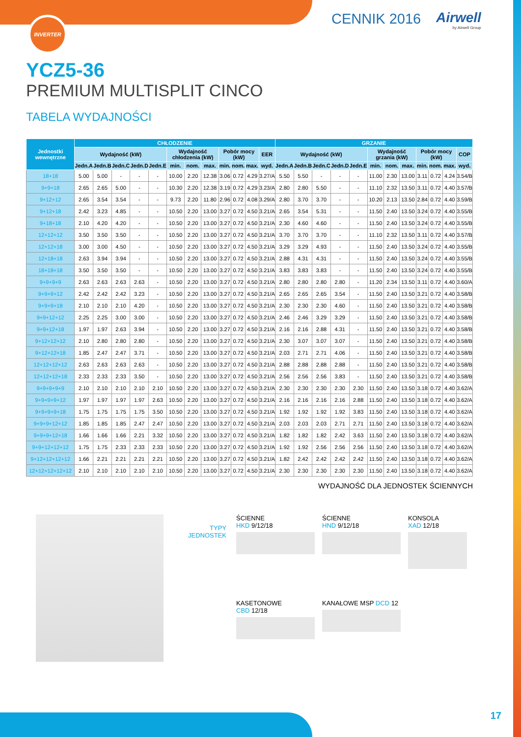INVERTER CENNIK 2016 Airwell
by Airwell Group
YCZ5-36
PREMIUM MULTISPLIT CINCO
TABELA WYDAJNOŚCI
| Jednostki wewnętrzne | CHŁODZENIE | | | | | | | | | | | | GRZANIE | | | | | | | | | | | |
| --- | --- | --- | --- | --- | --- | --- | --- | --- | --- | --- | --- | --- | --- | --- | --- | --- | --- | --- | --- | --- | --- | --- | --- | --- |
| | Wydajność (kW) | | | | | Wydajność chłodzenia (kW) | | | Pobór mocy (kW) | | | EER | Wydajność (kW) | | | | | Wydajność grzania (kW) | | | Pobór mocy (kW) | | | COP |
| | Jedn.A | Jedn.B | Jedn.C | Jedn.D | Jedn.E | min. | nom. | max. | min. | nom. | max. | wyd. | Jedn.A | Jedn.B | Jedn.C | Jedn.D | Jedn.E | min. | nom. | max. | min. | nom. | max. | wyd. |
| 18+18 | 5.00 | 5.00 | - | - | - | 10.00 | 2.20 | 12.38 | 3.06 | 0.72 | 4.29 | 3.27/A | 5.50 | 5.50 | - | - | - | 11.00 | 2.30 | 13.00 | 3.11 | 0.72 | 4.24 | 3.54/B |
| 9+9+18 | 2.65 | 2.65 | 5.00 | - | - | 10.30 | 2.20 | 12.38 | 3.19 | 0.72 | 4.29 | 3.23/A | 2.80 | 2.80 | 5.50 | - | - | 11.10 | 2.32 | 13.50 | 3.11 | 0.72 | 4.40 | 3.57/B |
| 9+12+12 | 2.65 | 3.54 | 3.54 | - | - | 9.73 | 2.20 | 11.80 | 2.96 | 0.72 | 4.08 | 3.29/A | 2.80 | 3.70 | 3.70 | - | - | 10.20 | 2.13 | 13.50 | 2.84 | 0.72 | 4.40 | 3.59/B |
| 9+12+18 | 2.42 | 3.23 | 4.85 | - | - | 10.50 | 2.20 | 13.00 | 3.27 | 0.72 | 4.50 | 3.21/A | 2.65 | 3.54 | 5.31 | - | - | 11.50 | 2.40 | 13.50 | 3.24 | 0.72 | 4.40 | 3.55/B |
| 9+18+18 | 2.10 | 4.20 | 4.20 | - | - | 10.50 | 2.20 | 13.00 | 3.27 | 0.72 | 4.50 | 3.21/A | 2.30 | 4.60 | 4.60 | - | - | 11.50 | 2.40 | 13.50 | 3.24 | 0.72 | 4.40 | 3.55/B |
| 12+12+12 | 3.50 | 3.50 | 3.50 | - | - | 10.50 | 2.20 | 13.00 | 3.27 | 0.72 | 4.50 | 3.21/A | 3.70 | 3.70 | 3.70 | - | - | 11.10 | 2.32 | 13.50 | 3.11 | 0.72 | 4.40 | 3.57/B |
| 12+12+18 | 3.00 | 3.00 | 4.50 | - | - | 10.50 | 2.20 | 13.00 | 3.27 | 0.72 | 4.50 | 3.21/A | 3.29 | 3.29 | 4.93 | - | - | 11.50 | 2.40 | 13.50 | 3.24 | 0.72 | 4.40 | 3.55/B |
| 12+18+18 | 2.63 | 3.94 | 3.94 | - | - | 10.50 | 2.20 | 13.00 | 3.27 | 0.72 | 4.50 | 3.21/A | 2.88 | 4.31 | 4.31 | - | - | 11.50 | 2.40 | 13.50 | 3.24 | 0.72 | 4.40 | 3.55/B |
| 18+18+18 | 3.50 | 3.50 | 3.50 | - | - | 10.50 | 2.20 | 13.00 | 3.27 | 0.72 | 4.50 | 3.21/A | 3.83 | 3.83 | 3.83 | - | - | 11.50 | 2.40 | 13.50 | 3.24 | 0.72 | 4.40 | 3.55/B |
| 9+9+9+9 | 2.63 | 2.63 | 2.63 | 2.63 | - | 10.50 | 2.20 | 13.00 | 3.27 | 0.72 | 4.50 | 3.21/A | 2.80 | 2.80 | 2.80 | 2.80 | - | 11.20 | 2.34 | 13.50 | 3.11 | 0.72 | 4.40 | 3.60/A |
| 9+9+9+12 | 2.42 | 2.42 | 2.42 | 3.23 | - | 10.50 | 2.20 | 13.00 | 3.27 | 0.72 | 4.50 | 3.21/A | 2.65 | 2.65 | 2.65 | 3.54 | - | 11.50 | 2.40 | 13.50 | 3.21 | 0.72 | 4.40 | 3.58/B |
| 9+9+9+18 | 2.10 | 2.10 | 2.10 | 4.20 | - | 10.50 | 2.20 | 13.00 | 3.27 | 0.72 | 4.50 | 3.21/A | 2.30 | 2.30 | 2.30 | 4.60 | - | 11.50 | 2.40 | 13.50 | 3.21 | 0.72 | 4.40 | 3.58/B |
| 9+9+12+12 | 2.25 | 2.25 | 3.00 | 3.00 | - | 10.50 | 2.20 | 13.00 | 3.27 | 0.72 | 4.50 | 3.21/A | 2.46 | 2.46 | 3.29 | 3.29 | - | 11.50 | 2.40 | 13.50 | 3.21 | 0.72 | 4.40 | 3.58/B |
| 9+9+12+18 | 1.97 | 1.97 | 2.63 | 3.94 | - | 10.50 | 2.20 | 13.00 | 3.27 | 0.72 | 4.50 | 3.21/A | 2.16 | 2.16 | 2.88 | 4.31 | - | 11.50 | 2.40 | 13.50 | 3.21 | 0.72 | 4.40 | 3.58/B |
| 9+12+12+12 | 2.10 | 2.80 | 2.80 | 2.80 | - | 10.50 | 2.20 | 13.00 | 3.27 | 0.72 | 4.50 | 3.21/A | 2.30 | 3.07 | 3.07 | 3.07 | - | 11.50 | 2.40 | 13.50 | 3.21 | 0.72 | 4.40 | 3.58/B |
| 9+12+12+18 | 1.85 | 2.47 | 2.47 | 3.71 | - | 10.50 | 2.20 | 13.00 | 3.27 | 0.72 | 4.50 | 3.21/A | 2.03 | 2.71 | 2.71 | 4.06 | - | 11.50 | 2.40 | 13.50 | 3.21 | 0.72 | 4.40 | 3.58/B |
| 12+12+12+12 | 2.63 | 2.63 | 2.63 | 2.63 | - | 10.50 | 2.20 | 13.00 | 3.27 | 0.72 | 4.50 | 3.21/A | 2.88 | 2.88 | 2.88 | 2.88 | - | 11.50 | 2.40 | 13.50 | 3.21 | 0.72 | 4.40 | 3.58/B |
| 12+12+12+18 | 2.33 | 2.33 | 2.33 | 3.50 | - | 10.50 | 2.20 | 13.00 | 3.27 | 0.72 | 4.50 | 3.21/A | 2.56 | 2.56 | 2.56 | 3.83 | - | 11.50 | 2.40 | 13.50 | 3.21 | 0.72 | 4.40 | 3.58/B |
| 9+9+9+9+9 | 2.10 | 2.10 | 2.10 | 2.10 | 2.10 | 10.50 | 2.20 | 13.00 | 3.27 | 0.72 | 4.50 | 3.21/A | 2.30 | 2.30 | 2.30 | 2.30 | 2.30 | 11.50 | 2.40 | 13.50 | 3.18 | 0.72 | 4.40 | 3.62/A |
| 9+9+9+9+12 | 1.97 | 1.97 | 1.97 | 1.97 | 2.63 | 10.50 | 2.20 | 13.00 | 3.27 | 0.72 | 4.50 | 3.21/A | 2.16 | 2.16 | 2.16 | 2.16 | 2.88 | 11.50 | 2.40 | 13.50 | 3.18 | 0.72 | 4.40 | 3.62/A |
| 9+9+9+9+18 | 1.75 | 1.75 | 1.75 | 1.75 | 3.50 | 10.50 | 2.20 | 13.00 | 3.27 | 0.72 | 4.50 | 3.21/A | 1.92 | 1.92 | 1.92 | 1.92 | 3.83 | 11.50 | 2.40 | 13.50 | 3.18 | 0.72 | 4.40 | 3.62/A |
| 9+9+9+12+12 | 1.85 | 1.85 | 1.85 | 2.47 | 2.47 | 10.50 | 2.20 | 13.00 | 3.27 | 0.72 | 4.50 | 3.21/A | 2.03 | 2.03 | 2.03 | 2.71 | 2.71 | 11.50 | 2.40 | 13.50 | 3.18 | 0.72 | 4.40 | 3.62/A |
| 9+9+9+12+18 | 1.66 | 1.66 | 1.66 | 2.21 | 3.32 | 10.50 | 2.20 | 13.00 | 3.27 | 0.72 | 4.50 | 3.21/A | 1.82 | 1.82 | 1.82 | 2.42 | 3.63 | 11.50 | 2.40 | 13.50 | 3.18 | 0.72 | 4.40 | 3.62/A |
| 9+9+12+12+12 | 1.75 | 1.75 | 2.33 | 2.33 | 2.33 | 10.50 | 2.20 | 13.00 | 3.27 | 0.72 | 4.50 | 3.21/A | 1.92 | 1.92 | 2.56 | 2.56 | 2.56 | 11.50 | 2.40 | 13.50 | 3.18 | 0.72 | 4.40 | 3.62/A |
| 9+12+12+12+12 | 1.66 | 2.21 | 2.21 | 2.21 | 2.21 | 10.50 | 2.20 | 13.00 | 3.27 | 0.72 | 4.50 | 3.21/A | 1.82 | 2.42 | 2.42 | 2.42 | 2.42 | 11.50 | 2.40 | 13.50 | 3.18 | 0.72 | 4.40 | 3.62/A |
| 12+12+12+12+12 | 2.10 | 2.10 | 2.10 | 2.10 | 2.10 | 10.50 | 2.20 | 13.00 | 3.27 | 0.72 | 4.50 | 3.21/A | 2.30 | 2.30 | 2.30 | 2.30 | 2.30 | 11.50 | 2.40 | 13.50 | 3.18 | 0.72 | 4.40 | 3.62/A |
WYDAJNOŚĆ DLA JEDNOSTEK ŚCIENNYCH
TYPY
JEDNOSTEK
ŚCIENNE
HKD 9/12/18
ŚCIENNE
HND 9/12/18
KONSOLA
XAD 12/18
KASETONOWE
CBD 12/18
KANAŁOWE MSP DCD 12
17